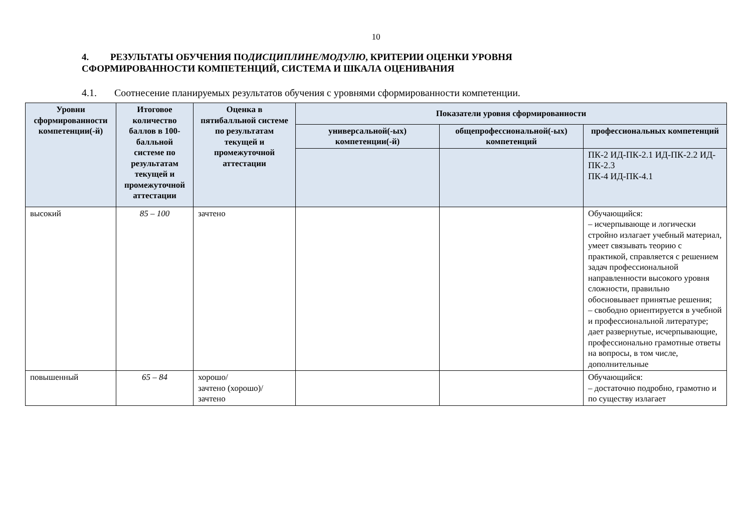10
4. РЕЗУЛЬТАТЫ ОБУЧЕНИЯ ПОДИСЦИПЛИНЕ/МОДУЛЮ, КРИТЕРИИ ОЦЕНКИ УРОВНЯ СФОРМИРОВАННОСТИ КОМПЕТЕНЦИЙ, СИСТЕМА И ШКАЛА ОЦЕНИВАНИЯ
4.1. Соотнесение планируемых результатов обучения с уровнями сформированности компетенции.
| Уровни сформированности компетенции(-й) | Итоговое количество баллов в 100-балльной системе по результатам текущей и промежуточной аттестации | Оценка в пятибалльной системе по результатам текущей и промежуточной аттестации | Показатели уровня сформированности | | |
| --- | --- | --- | --- | --- | --- |
| | | | универсальной(-ых) компетенции(-й) | общепрофессиональной(-ых) компетенций | профессиональных компетенций |
| | | | | | ПК-2 ИД-ПК-2.1 ИД-ПК-2.2 ИД-ПК-2.3 ПК-4 ИД-ПК-4.1 |
| высокий | 85 – 100 | зачтено | | | Обучающийся: – исчерпывающе и логически стройно излагает учебный материал, умеет связывать теорию с практикой, справляется с решением задач профессиональной направленности высокого уровня сложности, правильно обосновывает принятые решения; – свободно ориентируется в учебной и профессиональной литературе; дает развернутые, исчерпывающие, профессионально грамотные ответы на вопросы, в том числе, дополнительные |
| повышенный | 65 – 84 | хорошо/ зачтено (хорошо)/ зачтено | | | Обучающийся: – достаточно подробно, грамотно и по существу излагает |